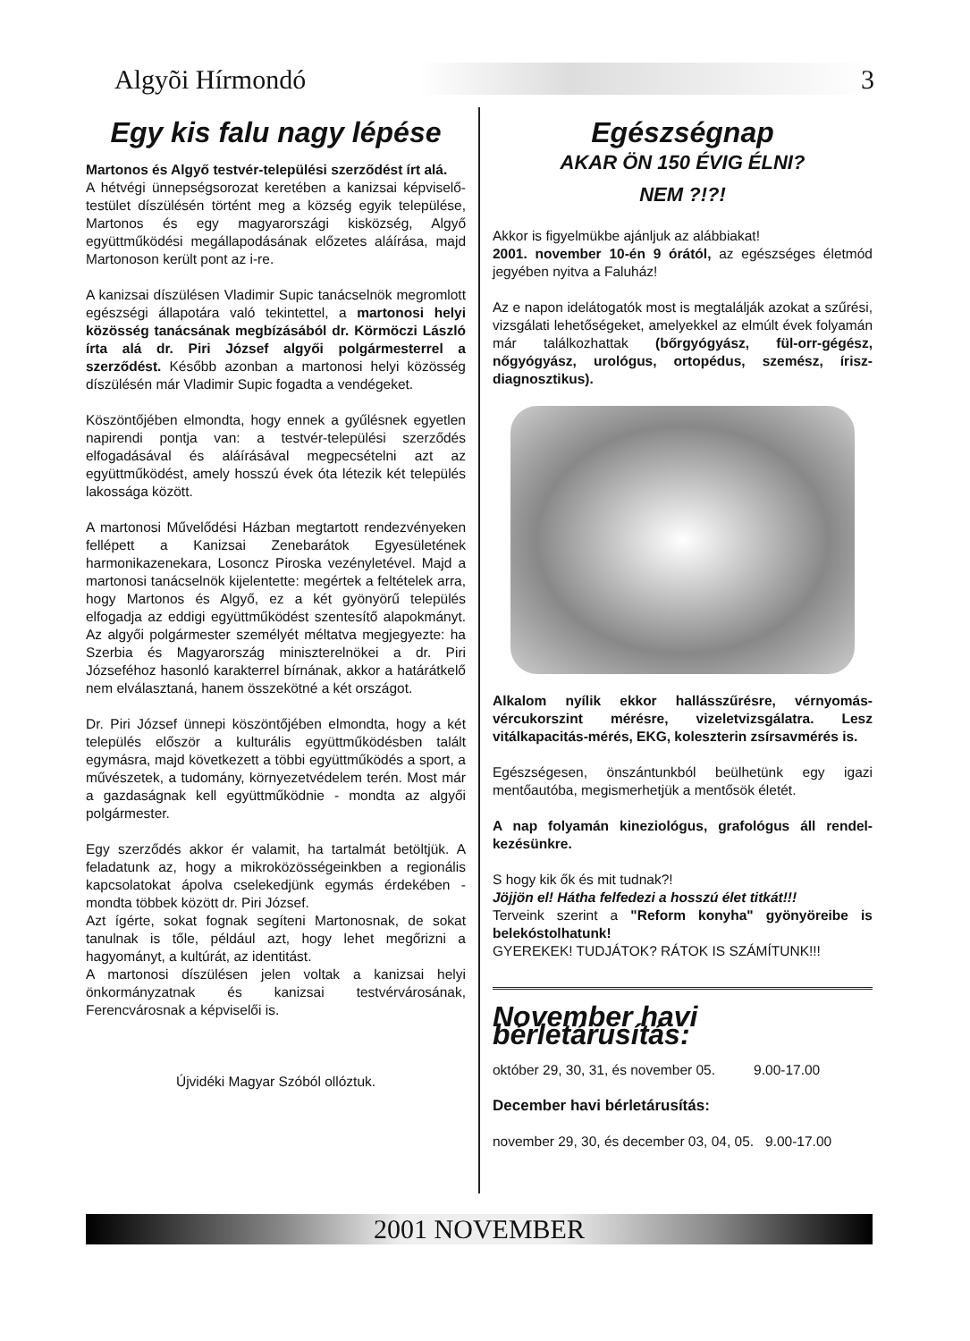Algyõi Hírmondó 3
Egy kis falu nagy lépése
Martonos és Algyő testvér-települési szerződést írt alá.
A hétvégi ünnepségsorozat keretében a kanizsai képviselő-testület díszülésén történt meg a község egyik települése, Martonos és egy magyarországi kisközség, Algyő együttműködési megállapodásának előzetes aláírása, majd Martonoson került pont az i-re.
A kanizsai díszülésen Vladimir Supic tanácselnök megromlott egészségi állapotára való tekintettel, a martonosi helyi közösség tanácsának megbízásából dr. Körmöczi László írta alá dr. Piri József algyői polgármesterrel a szerződést. Később azonban a martonosi helyi közösség díszülésén már Vladimir Supic fogadta a vendégeket.
Köszöntőjében elmondta, hogy ennek a gyűlésnek egyetlen napirendi pontja van: a testvér-települési szerződés elfogadásával és aláírásával megpecsételni azt az együttműködést, amely hosszú évek óta létezik két település lakossága között.
A martonosi Művelődési Házban megtartott rendezvényeken fellépett a Kanizsai Zenebarátok Egyesületének harmonikazenekara, Losoncz Piroska vezényletével. Majd a martonosi tanácselnök kijelentette: megértek a feltételek arra, hogy Martonos és Algyő, ez a két gyönyörű település elfogadja az eddigi együttműködést szentesítő alapokmányt. Az algyői polgármester személyét méltatva megjegyezte: ha Szerbia és Magyarország miniszterelnökei a dr. Piri Józseféhoz hasonló karakterrel bírnának, akkor a határátkelő nem elválasztaná, hanem összekötné a két országot.
Dr. Piri József ünnepi köszöntőjében elmondta, hogy a két település először a kulturális együttműködésben talált egymásra, majd következett a többi együttműködés a sport, a művészetek, a tudomány, környezetvédelem terén. Most már a gazdaságnak kell együttműködnie - mondta az algyői polgármester.
Egy szerződés akkor ér valamit, ha tartalmát betöltjük. A feladatunk az, hogy a mikroközösségeinkben a regionális kapcsolatokat ápolva cselekedjünk egymás érdekében - mondta többek között dr. Piri József.
Azt ígérte, sokat fognak segíteni Martonosnak, de sokat tanulnak is tőle, például azt, hogy lehet megőrizni a hagyományt, a kultúrát, az identitást.
A martonosi díszülésen jelen voltak a kanizsai helyi önkormányzatnak és kanizsai testvérvárosának, Ferencvárosnak a képviselői is.
Újvidéki Magyar Szóból ollóztuk.
Egészségnap
AKAR ÖN 150 ÉVIG ÉLNI?
NEM ?!?!
Akkor is figyelmükbe ajánljuk az alábbiakat!
2001. november 10-én 9 órától, az egészséges életmód jegyében nyitva a Faluház!
Az e napon idelátogatók most is megtalálják azokat a szűrési, vizsgálati lehetőségeket, amelyekkel az elmúlt évek folyamán már találkozhattak (bőrgyógyász, fül-orr-gégész, nőgyógyász, urológus, ortopédus, szemész, írisz-diagnosztikus).
Alkalom nyílik ekkor hallásszűrésre, vérnyomás-vércukorszint mérésre, vizeletvizsgálatra. Lesz vitálkapacitás-mérés, EKG, koleszterin zsírsavmérés is.
Egészségesen, önszántunkból beülhetünk egy igazi mentőautóba, megismerhetjük a mentősök életét.
A nap folyamán kineziológus, grafológus áll rendel-kezésünkre.
S hogy kik ők és mit tudnak?!
Jöjjön el! Hátha felfedezi a hosszú élet titkát!!!
Terveink szerint a "Reform konyha" gyönyöreibe is belekóstolhatunk!
GYEREKEK! TUDJÁTOK? RÁTOK IS SZÁMÍTUNK!!!
November havi bérletárusítás:
október 29, 30, 31, és november 05. 9.00-17.00
December havi bérletárusítás:
november 29, 30, és december 03, 04, 05. 9.00-17.00
2001 NOVEMBER